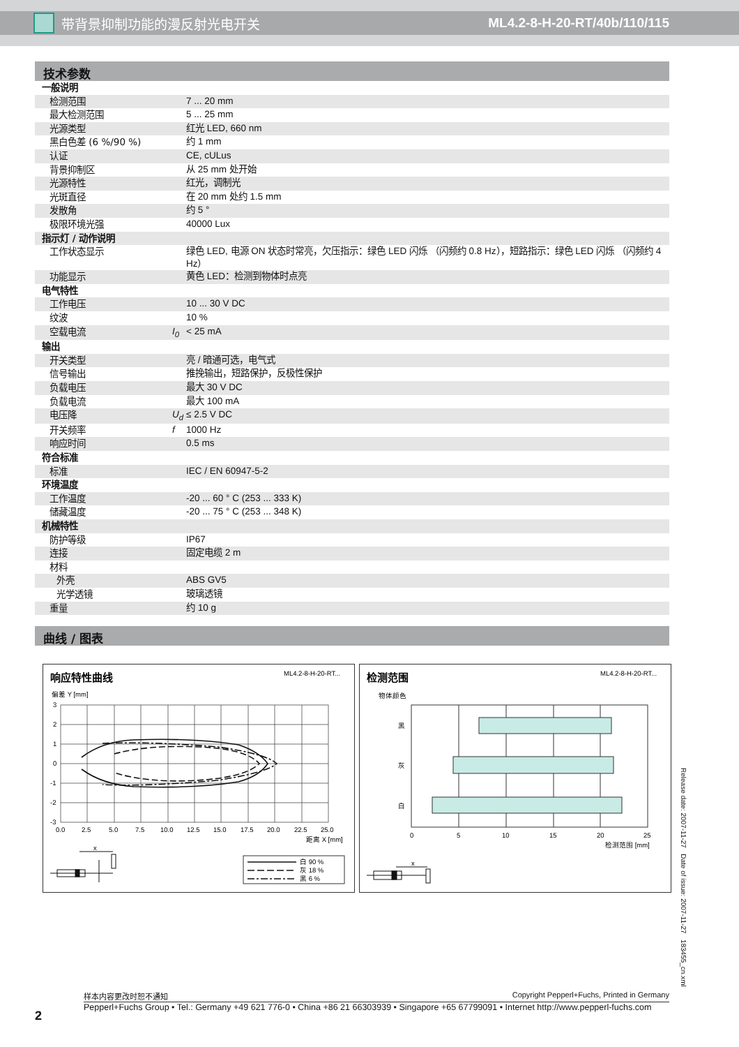带背景抑制功能的漫反射光电开关 ML4.2-8-H-20-RT/40b/110/115
技术参数
| 一般说明 | | |
| 检测范围 | | 7 ... 20 mm |
| 最大检测范围 | | 5 ... 25 mm |
| 光源类型 | | 红光 LED, 660 nm |
| 黑白色差 (6 %/90 %) | | 约 1 mm |
| 认证 | | CE, cULus |
| 背景抑制区 | | 从 25 mm 处开始 |
| 光源特性 | | 红光，调制光 |
| 光斑直径 | | 在 20 mm 处约 1.5 mm |
| 发散角 | | 约 5 ° |
| 极限环境光强 | | 40000 Lux |
| 指示灯 / 动作说明 | | |
| 工作状态显示 | | 绿色 LED, 电源 ON 状态时常亮，欠压指示：绿色 LED 闪烁 （闪频约 0.8 Hz），短路指示：绿色 LED 闪烁 （闪频约 4 Hz） |
| 功能显示 | | 黄色 LED：检测到物体时点亮 |
| 电气特性 | | |
| 工作电压 | | 10 ... 30 V DC |
| 纹波 | | 10 % |
| 空载电流 | I<sub>0</sub> | < 25 mA |
| 输出 | | |
| 开关类型 | | 亮 / 暗通可选，电气式 |
| 信号输出 | | 推挽输出，短路保护，反极性保护 |
| 负载电压 | | 最大 30 V DC |
| 负载电流 | | 最大 100 mA |
| 电压降 | U<sub>d</sub> | ≤ 2.5 V DC |
| 开关频率 | f | 1000 Hz |
| 响应时间 | | 0.5 ms |
| 符合标准 | | |
| 标准 | | IEC / EN 60947-5-2 |
| 环境温度 | | |
| 工作温度 | | -20 ... 60 ° C (253 ... 333 K) |
| 储藏温度 | | -20 ... 75 ° C (253 ... 348 K) |
| 机械特性 | | |
| 防护等级 | | IP67 |
| 连接 | | 固定电缆 2 m |
| 材料 | | |
| 外壳 | | ABS GV5 |
| 光学透镜 | | 玻璃透镜 |
| 重量 | | 约 10 g |
曲线 / 图表
响应特性曲线
ML4.2-8-H-20-RT...
偏差 Y [mm]
3
2
1
0
-1
-2
-3
0.0
2.5
5.0
7.5
10.0
12.5
15.0
17.5
20.0
22.5
25.0
距离 X [mm]
x
白 90 %
灰 18 %
黑 6 %
检测范围
ML4.2-8-H-20-RT...
物体颜色
黑
灰
白
0
5
10
15
20
25
检测范围 [mm]
x
2
样本内容更改时恕不通知 Copyright Pepperl+Fuchs, Printed in Germany
Pepperl+Fuchs Group • Tel.: Germany +49 621 776-0 • China +86 21 66303939 • Singapore +65 67799091 • Internet http://www.pepperl-fuchs.com
Release date: 2007-11-27 Date of issue: 2007-11-27 183455_cn.xml